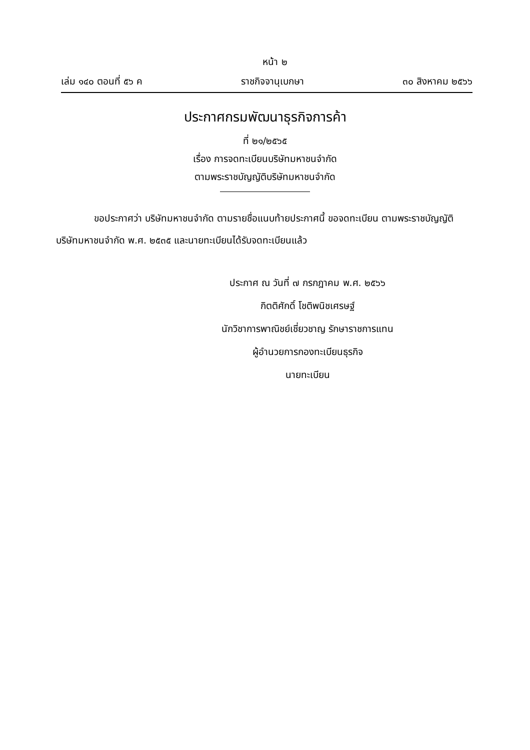หน้า ๒
เล่ม ๑๔๐ ตอนที่ ๕๖ ค ราชกิจจานุเบกษา ๓๐ สิงหาคม ๒๕๖๖
ประกาศกรมพัฒนาธุรกิจการค้า
ที่ ๒๑/๒๕๖๕
เรื่อง การจดทะเบียนบริษัทมหาชนจำกัด
ตามพระราชบัญญัติบริษัทมหาชนจำกัด
    ขอประกาศว่า บริษัทมหาชนจำกัด ตามรายชื่อแนบท้ายประกาศนี้ ขอจดทะเบียน ตามพระราชบัญญัติบริษัทมหาชนจำกัด พ.ศ. ๒๕๓๕ และนายทะเบียนได้รับจดทะเบียนแล้ว
ประกาศ ณ วันที่ ๗ กรกฎาคม พ.ศ. ๒๕๖๖
กิตติศักดิ์ โชติพนิชเศรษฐ์
นักวิชาการพาณิชย์เชี่ยวชาญ รักษาราชการแทน
ผู้อำนวยการกองทะเบียนธุรกิจ
นายทะเบียน